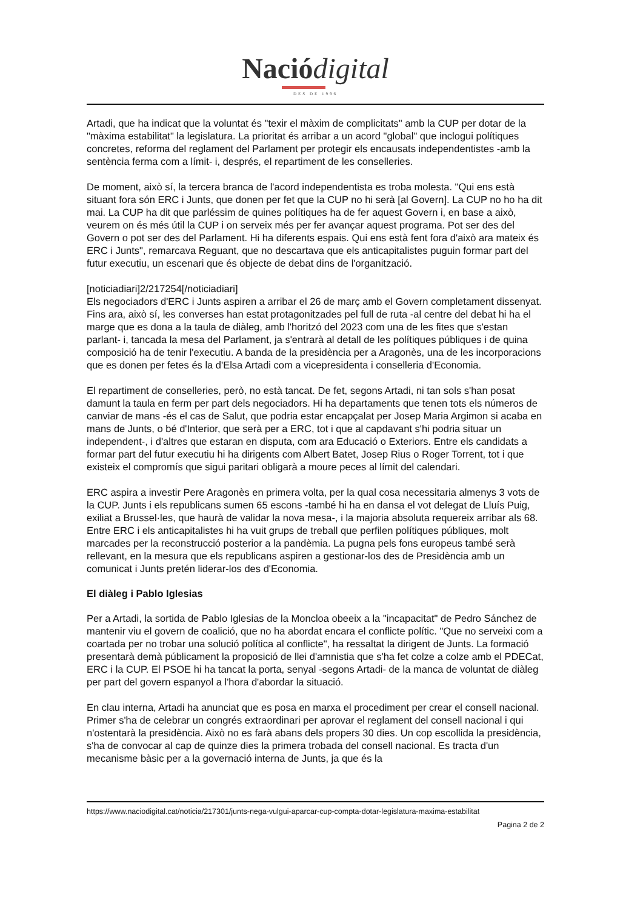Nació digital
DES DE 1996
Artadi, que ha indicat que la voluntat és "texir el màxim de complicitats" amb la CUP per dotar de la "màxima estabilitat" la legislatura. La prioritat és arribar a un acord "global" que inclogui polítiques concretes, reforma del reglament del Parlament per protegir els encausats independentistes -amb la sentència ferma com a límit- i, després, el repartiment de les conselleries.
De moment, això sí, la tercera branca de l'acord independentista es troba molesta. "Qui ens està situant fora són ERC i Junts, que donen per fet que la CUP no hi serà [al Govern]. La CUP no ho ha dit mai. La CUP ha dit que parléssim de quines polítiques ha de fer aquest Govern i, en base a això, veurem on és més útil la CUP i on serveix més per fer avançar aquest programa. Pot ser des del Govern o pot ser des del Parlament. Hi ha diferents espais. Qui ens està fent fora d'això ara mateix és ERC i Junts", remarcava Reguant, que no descartava que els anticapitalistes puguin formar part del futur executiu, un escenari que és objecte de debat dins de l'organització.
[noticiadiari]2/217254[/noticiadiari]
Els negociadors d'ERC i Junts aspiren a arribar el 26 de març amb el Govern completament dissenyat. Fins ara, això sí, les converses han estat protagonitzades pel full de ruta -al centre del debat hi ha el marge que es dona a la taula de diàleg, amb l'horitzó del 2023 com una de les fites que s'estan parlant- i, tancada la mesa del Parlament, ja s'entrarà al detall de les polítiques públiques i de quina composició ha de tenir l'executiu. A banda de la presidència per a Aragonès, una de les incorporacions que es donen per fetes és la d'Elsa Artadi com a vicepresidenta i conselleria d'Economia.
El repartiment de conselleries, però, no està tancat. De fet, segons Artadi, ni tan sols s'han posat damunt la taula en ferm per part dels negociadors. Hi ha departaments que tenen tots els números de canviar de mans -és el cas de Salut, que podria estar encapçalat per Josep Maria Argimon si acaba en mans de Junts, o bé d'Interior, que serà per a ERC, tot i que al capdavant s'hi podria situar un independent-, i d'altres que estaran en disputa, com ara Educació o Exteriors. Entre els candidats a formar part del futur executiu hi ha dirigents com Albert Batet, Josep Rius o Roger Torrent, tot i que existeix el compromís que sigui paritari obligarà a moure peces al límit del calendari.
ERC aspira a investir Pere Aragonès en primera volta, per la qual cosa necessitaria almenys 3 vots de la CUP. Junts i els republicans sumen 65 escons -també hi ha en dansa el vot delegat de Lluís Puig, exiliat a Brussel·les, que haurà de validar la nova mesa-, i la majoria absoluta requereix arribar als 68. Entre ERC i els anticapitalistes hi ha vuit grups de treball que perfilen polítiques públiques, molt marcades per la reconstrucció posterior a la pandèmia. La pugna pels fons europeus també serà rellevant, en la mesura que els republicans aspiren a gestionar-los des de Presidència amb un comunicat i Junts pretén liderar-los des d'Economia.
El diàleg i Pablo Iglesias
Per a Artadi, la sortida de Pablo Iglesias de la Moncloa obeeix a la "incapacitat" de Pedro Sánchez de mantenir viu el govern de coalició, que no ha abordat encara el conflicte polític. "Que no serveixi com a coartada per no trobar una solució política al conflicte", ha ressaltat la dirigent de Junts. La formació presentarà demà públicament la proposició de llei d'amnistia que s'ha fet colze a colze amb el PDECat, ERC i la CUP. El PSOE hi ha tancat la porta, senyal -segons Artadi- de la manca de voluntat de diàleg per part del govern espanyol a l'hora d'abordar la situació.
En clau interna, Artadi ha anunciat que es posa en marxa el procediment per crear el consell nacional. Primer s'ha de celebrar un congrés extraordinari per aprovar el reglament del consell nacional i qui n'ostentarà la presidència. Això no es farà abans dels propers 30 dies. Un cop escollida la presidència, s'ha de convocar al cap de quinze dies la primera trobada del consell nacional. Es tracta d'un mecanisme bàsic per a la governació interna de Junts, ja que és la
https://www.naciodigital.cat/noticia/217301/junts-nega-vulgui-aparcar-cup-compta-dotar-legislatura-maxima-estabilitat
Pagina 2 de 2